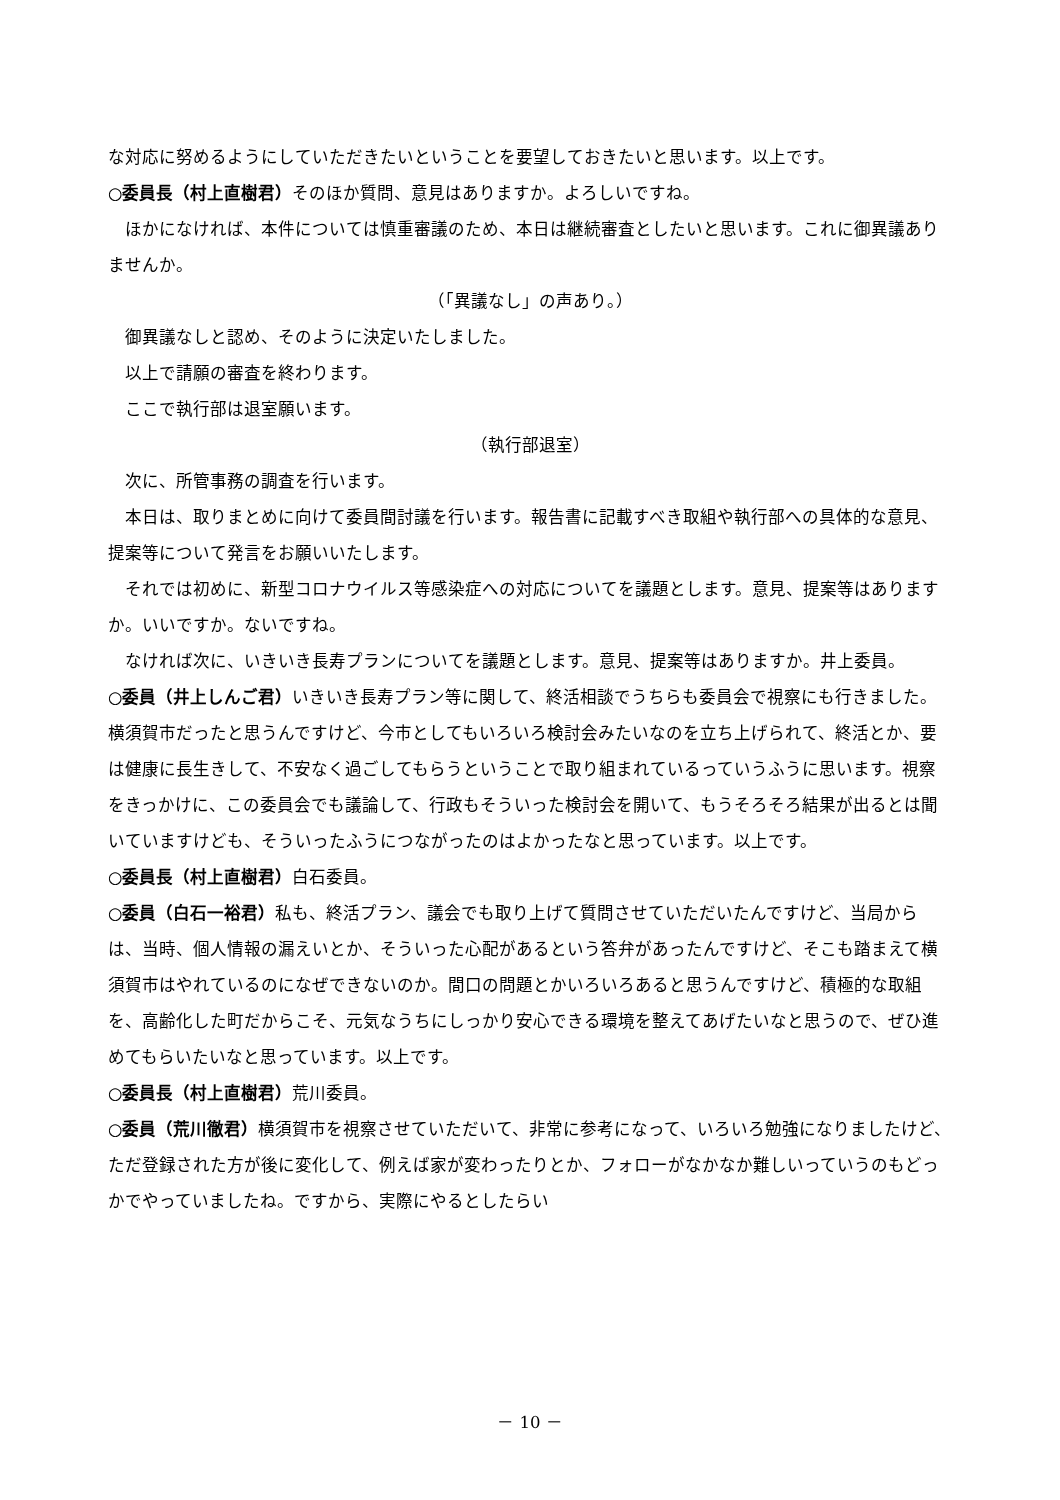な対応に努めるようにしていただきたいということを要望しておきたいと思います。以上です。
○委員長（村上直樹君）そのほか質問、意見はありますか。よろしいですね。
ほかになければ、本件については慎重審議のため、本日は継続審査としたいと思います。これに御異議ありませんか。
（「異議なし」の声あり。）
御異議なしと認め、そのように決定いたしました。
以上で請願の審査を終わります。
ここで執行部は退室願います。
（執行部退室）
次に、所管事務の調査を行います。
本日は、取りまとめに向けて委員間討議を行います。報告書に記載すべき取組や執行部への具体的な意見、提案等について発言をお願いいたします。
それでは初めに、新型コロナウイルス等感染症への対応についてを議題とします。意見、提案等はありますか。いいですか。ないですね。
なければ次に、いきいき長寿プランについてを議題とします。意見、提案等はありますか。井上委員。
○委員（井上しんご君）いきいき長寿プラン等に関して、終活相談でうちらも委員会で視察にも行きました。横須賀市だったと思うんですけど、今市としてもいろいろ検討会みたいなのを立ち上げられて、終活とか、要は健康に長生きして、不安なく過ごしてもらうということで取り組まれているっていうふうに思います。視察をきっかけに、この委員会でも議論して、行政もそういった検討会を開いて、もうそろそろ結果が出るとは聞いていますけども、そういったふうにつながったのはよかったなと思っています。以上です。
○委員長（村上直樹君）白石委員。
○委員（白石一裕君）私も、終活プラン、議会でも取り上げて質問させていただいたんですけど、当局からは、当時、個人情報の漏えいとか、そういった心配があるという答弁があったんですけど、そこも踏まえて横須賀市はやれているのになぜできないのか。間口の問題とかいろいろあると思うんですけど、積極的な取組を、高齢化した町だからこそ、元気なうちにしっかり安心できる環境を整えてあげたいなと思うので、ぜひ進めてもらいたいなと思っています。以上です。
○委員長（村上直樹君）荒川委員。
○委員（荒川徹君）横須賀市を視察させていただいて、非常に参考になって、いろいろ勉強になりましたけど、ただ登録された方が後に変化して、例えば家が変わったりとか、フォローがなかなか難しいっていうのもどっかでやっていましたね。ですから、実際にやるとしたらい
－ 10 －